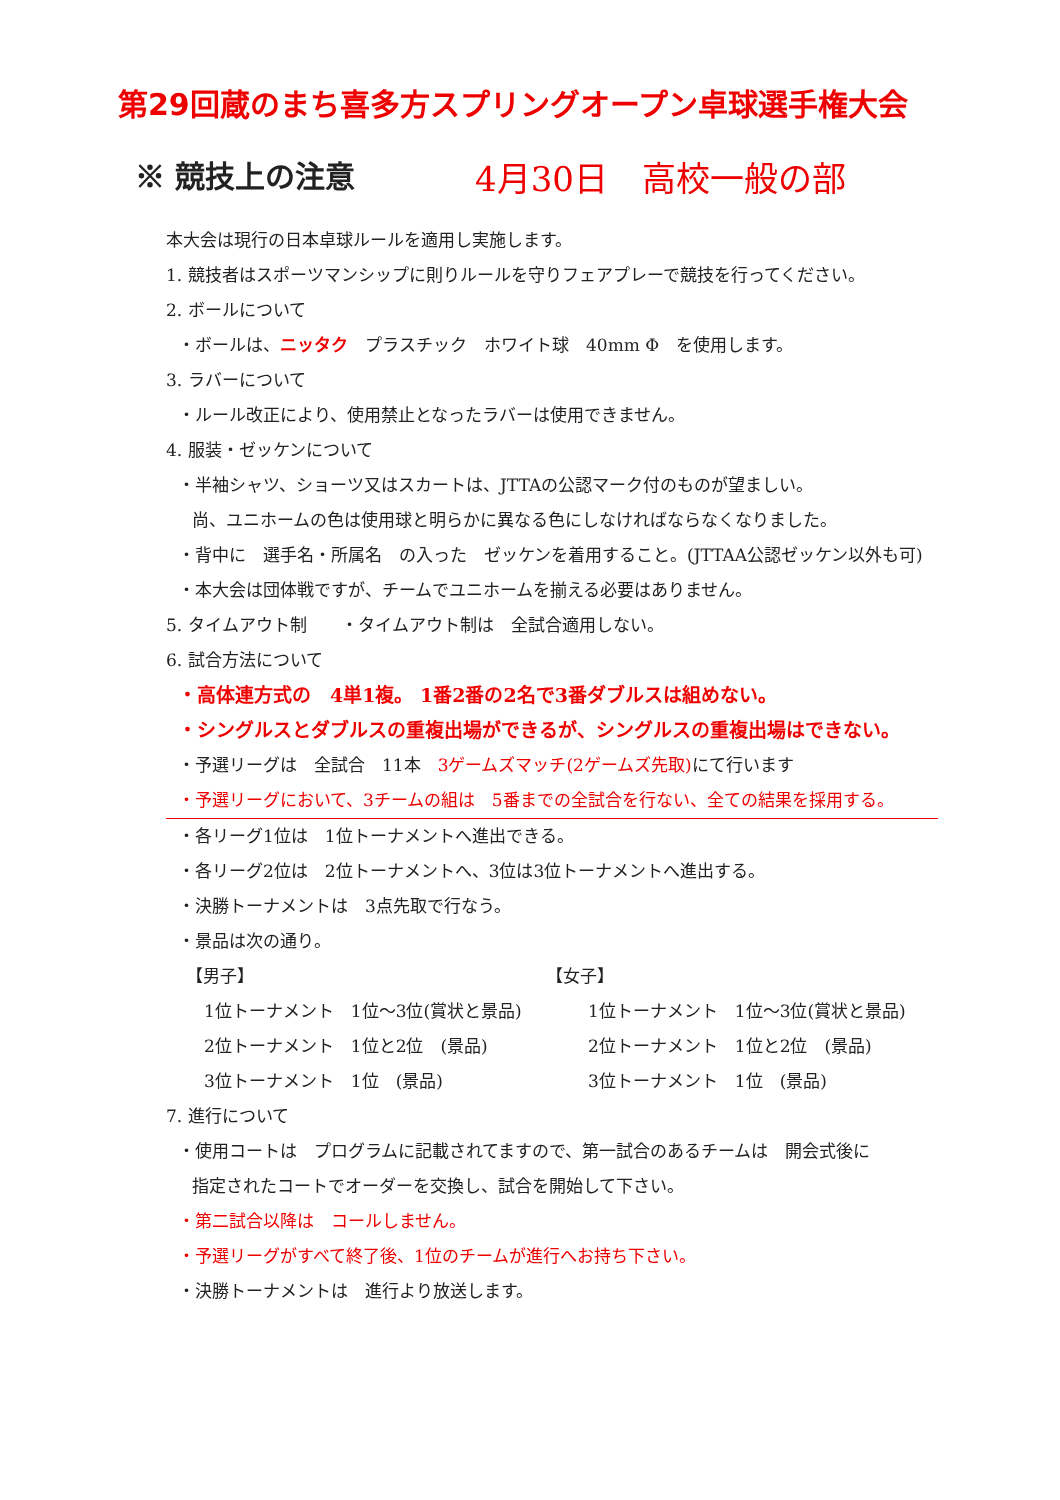第29回蔵のまち喜多方スプリングオープン卓球選手権大会
※ 競技上の注意 4月30日　高校一般の部
本大会は現行の日本卓球ルールを適用し実施します。
1. 競技者はスポーツマンシップに則りルールを守りフェアプレーで競技を行ってください。
2. ボールについて
・ボールは、ニッタク　プラスチック　ホワイト球　40mm Φ　を使用します。
3. ラバーについて
・ルール改正により、使用禁止となったラバーは使用できません。
4. 服装・ゼッケンについて
・半袖シャツ、ショーツ又はスカートは、JTTAの公認マーク付のものが望ましい。
尚、ユニホームの色は使用球と明らかに異なる色にしなければならなくなりました。
・背中に　選手名・所属名　の入った　ゼッケンを着用すること。(JTTAA公認ゼッケン以外も可)
・本大会は団体戦ですが、チームでユニホームを揃える必要はありません。
5. タイムアウト制　　・タイムアウト制は　全試合適用しない。
6. 試合方法について
・高体連方式の　4単1複。 1番2番の2名で3番ダブルスは組めない。
・シングルスとダブルスの重複出場ができるが、シングルスの重複出場はできない。
・予選リーグは　全試合　11本　3ゲームズマッチ(2ゲームズ先取) にて行います
・予選リーグにおいて、3チームの組は　5番までの全試合を行ない、全ての結果を採用する。
・各リーグ1位は　1位トーナメントへ進出できる。
・各リーグ2位は　2位トーナメントへ、3位は3位トーナメントへ進出する。
・決勝トーナメントは　3点先取で行なう。
・景品は次の通り。
【男子】
1位トーナメント　1位～3位(賞状と景品)
2位トーナメント　1位と2位　(景品)
3位トーナメント　1位　(景品)
【女子】
1位トーナメント　1位～3位(賞状と景品)
2位トーナメント　1位と2位　(景品)
3位トーナメント　1位　(景品)
7. 進行について
・使用コートは　プログラムに記載されてますので、第一試合のあるチームは　開会式後に
指定されたコートでオーダーを交換し、試合を開始して下さい。
・第二試合以降は　コールしません。
・予選リーグがすべて終了後、1位のチームが進行へお持ち下さい。
・決勝トーナメントは　進行より放送します。